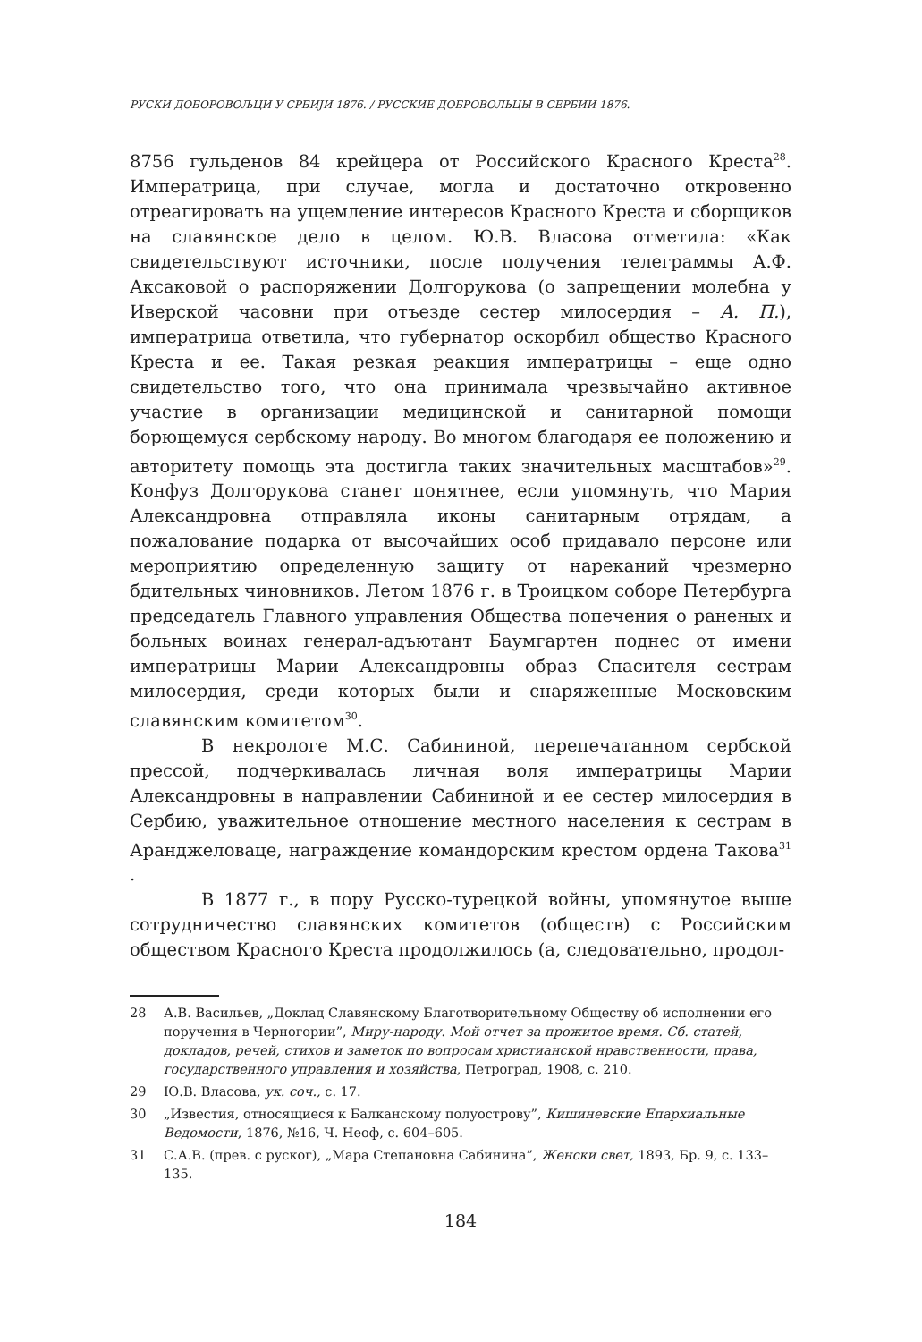РУСКИ ДОБОРОВОЉЦИ У СРБИЈИ 1876. / РУССКИЕ ДОБРОВОЛЬЦЫ В СЕРБИИ 1876.
8756 гульденов 84 крейцера от Российского Красного Креста<sup>28</sup>. Императрица, при случае, могла и достаточно откровенно отреагировать на ущемление интересов Красного Креста и сборщиков на славянское дело в целом. Ю.В. Власова отметила: «Как свидетельствуют источники, после получения телеграммы А.Ф. Аксаковой о распоряжении Долгорукова (о запрещении молебна у Иверской часовни при отъезде сестер милосердия – А. П.), императрица ответила, что губернатор оскорбил общество Красного Креста и ее. Такая резкая реакция императрицы – еще одно свидетельство того, что она принимала чрезвычайно активное участие в организации медицинской и санитарной помощи борющемуся сербскому народу. Во многом благодаря ее положению и авторитету помощь эта достигла таких значительных масштабов»<sup>29</sup>. Конфуз Долгорукова станет понятнее, если упомянуть, что Мария Александровна отправляла иконы санитарным отрядам, а пожалование подарка от высочайших особ придавало персоне или мероприятию определенную защиту от нареканий чрезмерно бдительных чиновников. Летом 1876 г. в Троицком соборе Петербурга председатель Главного управления Общества попечения о раненых и больных воинах генерал-адъютант Баумгартен поднес от имени императрицы Марии Александровны образ Спасителя сестрам милосердия, среди которых были и снаряженные Московским славянским комитетом<sup>30</sup>.
В некрологе М.С. Сабининой, перепечатанном сербской прессой, подчеркивалась личная воля императрицы Марии Александровны в направлении Сабининой и ее сестер милосердия в Сербию, уважительное отношение местного населения к сестрам в Аранджеловаце, награждение командорским крестом ордена Такова<sup>31</sup> .
В 1877 г., в пору Русско-турецкой войны, упомянутое выше сотрудничество славянских комитетов (обществ) с Российским обществом Красного Креста продолжилось (а, следовательно, продол-
28 А.В. Васильев, „Доклад Славянскому Благотворительному Обществу об исполнении его поручения в Черногории”, Миру-народу. Мой отчет за прожитое время. Сб. статей, докладов, речей, стихов и заметок по вопросам христианской нравственности, права, государственного управления и хозяйства, Петроград, 1908, с. 210.
29 Ю.В. Власова, ук. соч., с. 17.
30 „Известия, относящиеся к Балканскому полуострову”, Кишиневские Епархиальные Ведомости, 1876, №16, Ч. Неоф, с. 604–605.
31 С.А.В. (прев. с руског), „Мара Степановна Сабинина”, Женски свет, 1893, Бр. 9, с. 133–135.
184